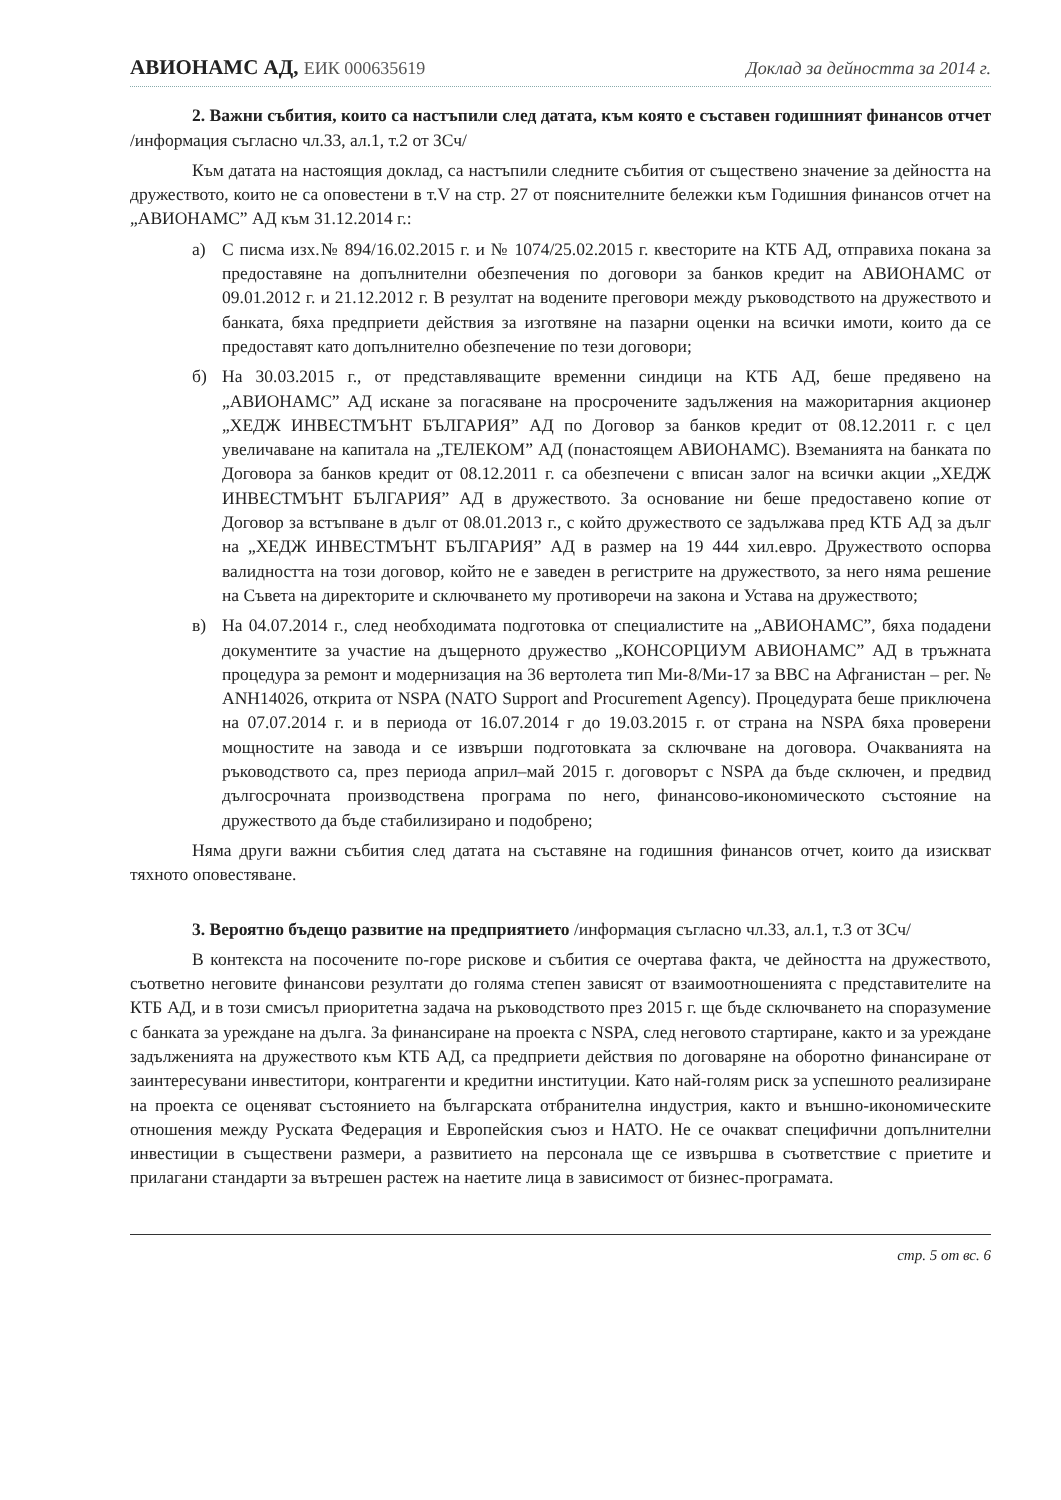АВИОНАМС АД, ЕИК 000635619 Доклад за дейността за 2014 г.
2. Важни събития, които са настъпили след датата, към която е съставен годишният финансов отчет /информация съгласно чл.33, ал.1, т.2 от ЗСч/
Към датата на настоящия доклад, са настъпили следните събития от съществено значение за дейността на дружеството, които не са оповестени в т.V на стр. 27 от пояснителните бележки към Годишния финансов отчет на „АВИОНАМС” АД към 31.12.2014 г.:
а) С писма изх.№ 894/16.02.2015 г. и № 1074/25.02.2015 г. квесторите на КТБ АД, отправиха покана за предоставяне на допълнителни обезпечения по договори за банков кредит на АВИОНАМС от 09.01.2012 г. и 21.12.2012 г. В резултат на водените преговори между ръководството на дружеството и банката, бяха предприети действия за изготвяне на пазарни оценки на всички имоти, които да се предоставят като допълнително обезпечение по тези договори;
б) На 30.03.2015 г., от представляващите временни синдици на КТБ АД, беше предявено на „АВИОНАМС” АД искане за погасяване на просрочените задължения на мажоритарния акционер „ХЕДЖ ИНВЕСТМЪНТ БЪЛГАРИЯ” АД по Договор за банков кредит от 08.12.2011 г. с цел увеличаване на капитала на „ТЕЛЕКОМ” АД (понастоящем АВИОНАМС). Вземанията на банката по Договора за банков кредит от 08.12.2011 г. са обезпечени с вписан залог на всички акции „ХЕДЖ ИНВЕСТМЪНТ БЪЛГАРИЯ” АД в дружеството. За основание ни беше предоставено копие от Договор за встъпване в дълг от 08.01.2013 г., с който дружеството се задължава пред КТБ АД за дълг на „ХЕДЖ ИНВЕСТМЪНТ БЪЛГАРИЯ” АД в размер на 19 444 хил.евро. Дружеството оспорва валидността на този договор, който не е заведен в регистрите на дружеството, за него няма решение на Съвета на директорите и сключването му противоречи на закона и Устава на дружеството;
в) На 04.07.2014 г., след необходимата подготовка от специалистите на „АВИОНАМС”, бяха подадени документите за участие на дъщерното дружество „КОНСОРЦИУМ АВИОНАМС” АД в тръжната процедура за ремонт и модернизация на 36 вертолета тип Ми-8/Ми-17 за ВВС на Афганистан – рег. № ANH14026, открита от NSPA (NATO Support and Procurement Agency). Процедурата беше приключена на 07.07.2014 г. и в периода от 16.07.2014 г до 19.03.2015 г. от страна на NSPA бяха проверени мощностите на завода и се извърши подготовката за сключване на договора. Очакванията на ръководството са, през периода април–май 2015 г. договорът с NSPA да бъде сключен, и предвид дългосрочната производствена програма по него, финансово-икономическото състояние на дружеството да бъде стабилизирано и подобрено;
Няма други важни събития след датата на съставяне на годишния финансов отчет, които да изискват тяхното оповестяване.
3. Вероятно бъдещо развитие на предприятието /информация съгласно чл.33, ал.1, т.3 от ЗСч/
В контекста на посочените по-горе рискове и събития се очертава факта, че дейността на дружеството, съответно неговите финансови резултати до голяма степен зависят от взаимоотношенията с представителите на КТБ АД, и в този смисъл приоритетна задача на ръководството през 2015 г. ще бъде сключването на споразумение с банката за уреждане на дълга. За финансиране на проекта с NSPA, след неговото стартиране, както и за уреждане задълженията на дружеството към КТБ АД, са предприети действия по договаряне на оборотно финансиране от заинтересувани инвеститори, контрагенти и кредитни институции. Като най-голям риск за успешното реализиране на проекта се оценяват състоянието на българската отбранителна индустрия, както и външно-икономическите отношения между Руската Федерация и Европейския съюз и НАТО. Не се очакват специфични допълнителни инвестиции в съществени размери, а развитието на персонала ще се извършва в съответствие с приетите и прилагани стандарти за вътрешен растеж на наетите лица в зависимост от бизнес-програмата.
стр. 5 от вс. 6